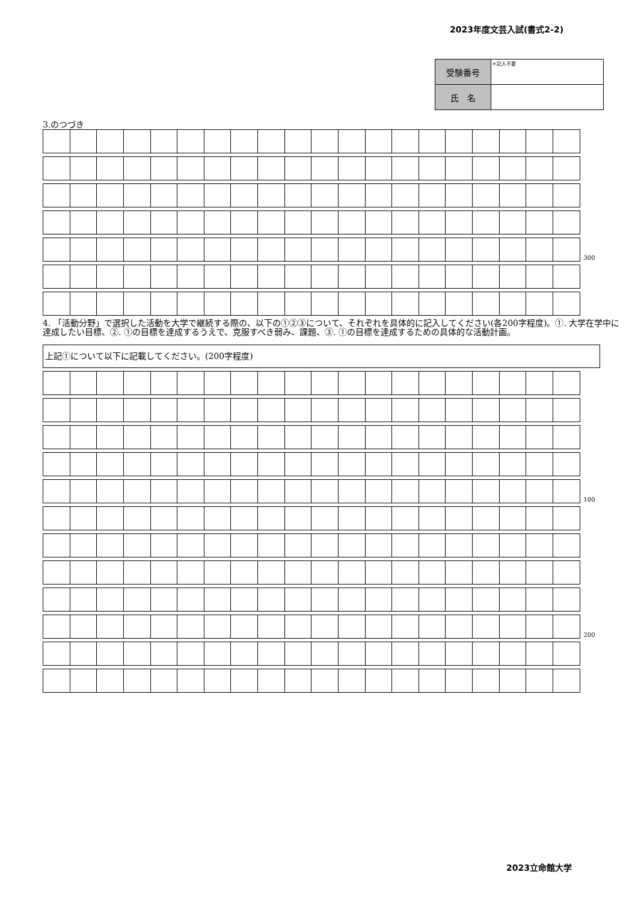2023年度文芸入試(書式2-2)
| 受験番号 | ＊記入不要 |
| 氏 名 | |
3.のつづき
| | | | | | | | | | | | | | | | | | | | | 300 |
4. 「活動分野」で選択した活動を大学で継続する際の、以下の①②③について、それぞれを具体的に記入してください(各200字程度)。①. 大学在学中に達成したい目標、②. ①の目標を達成するうえで、克服すべき弱み、課題、③. ①の目標を達成するための具体的な活動計画。
上記①について以下に記載してください。(200字程度)
| | | | | | | | | | | | | | | | | | | | | 100 |
| | | | | | | | | | | | | | | | | | | | | 200 |
2023立命館大学